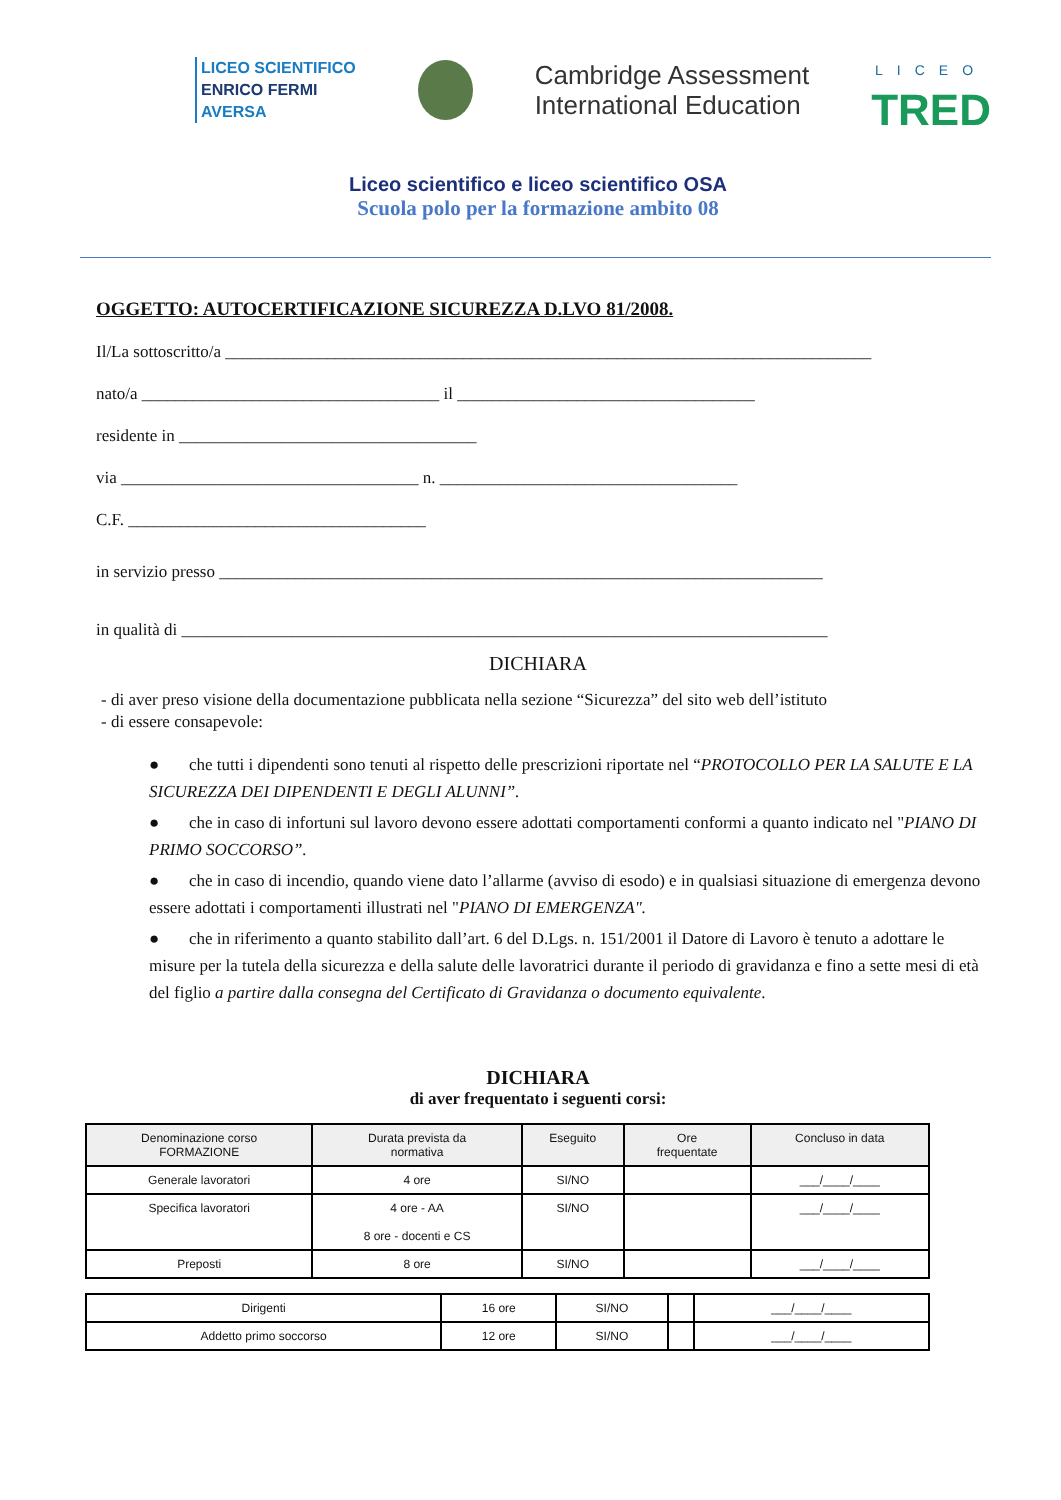LICEO SCIENTIFICO
ENRICO FERMI
AVERSA
Cambridge Assessment
International Education
LICEO
TRED
Liceo scientifico e liceo scientifico OSA
Scuola polo per la formazione ambito 08
OGGETTO: AUTOCERTIFICAZIONE SICUREZZA D.LVO 81/2008.
Il/La sottoscritto/a ____________________________________________________________________________
nato/a ___________________________________ il ___________________________________
residente in ___________________________________
via ___________________________________ n. ___________________________________
C.F. ___________________________________
in servizio presso _______________________________________________________________________
in qualità di ____________________________________________________________________________
DICHIARA
- di aver preso visione della documentazione pubblicata nella sezione “Sicurezza” del sito web dell’istituto
- di essere consapevole:
● che tutti i dipendenti sono tenuti al rispetto delle prescrizioni riportate nel “PROTOCOLLO PER LA SALUTE E LA SICUREZZA DEI DIPENDENTI E DEGLI ALUNNI”.
● che in caso di infortuni sul lavoro devono essere adottati comportamenti conformi a quanto indicato nel "PIANO DI PRIMO SOCCORSO”.
● che in caso di incendio, quando viene dato l’allarme (avviso di esodo) e in qualsiasi situazione di emergenza devono essere adottati i comportamenti illustrati nel "PIANO DI EMERGENZA".
● che in riferimento a quanto stabilito dall’art. 6 del D.Lgs. n. 151/2001 il Datore di Lavoro è tenuto a adottare le misure per la tutela della sicurezza e della salute delle lavoratrici durante il periodo di gravidanza e fino a sette mesi di età del figlio a partire dalla consegna del Certificato di Gravidanza o documento equivalente.
DICHIARA
di aver frequentato i seguenti corsi:
| Denominazione corso FORMAZIONE | Durata prevista da normativa | Eseguito | Ore frequentate | Concluso in data |
| --- | --- | --- | --- | --- |
| Generale lavoratori | 4 ore | SI/NO | | ___/____/____ |
| Specifica lavoratori | 4 ore - AA 8 ore - docenti e CS | SI/NO | | ___/____/____ |
| Preposti | 8 ore | SI/NO | | ___/____/____ |
| Dirigenti | 16 ore | SI/NO | | ___/____/____ |
| Addetto primo soccorso | 12 ore | SI/NO | | ___/____/____ |